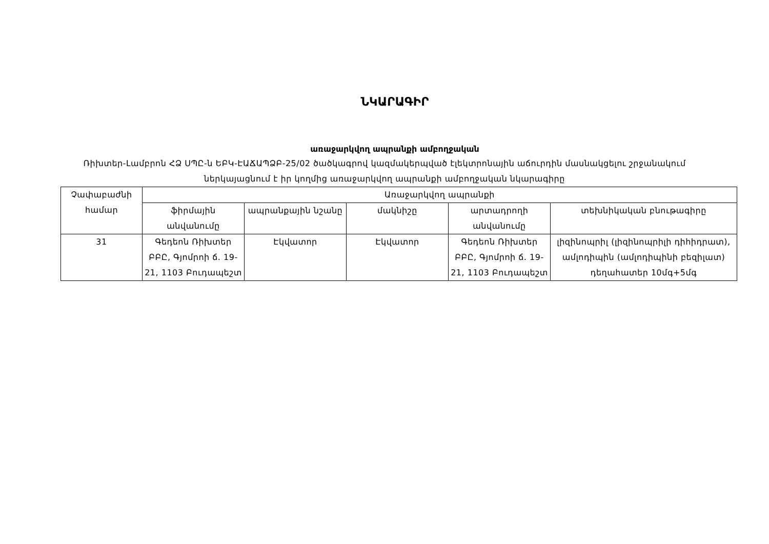ՆԿԱՐԱԳԻՐ
առաջարկվող ապրանքի ամբողջական
Ռիխտեր-Լամբրոն ՀՁ ՍՊԸ-ն ԵԲԿ-ԷԱՃԱՊՁԲ-25/02 ծածկագրով կազմակերպված էլեկտրոնային աճուրդին մասնակցելու շրջանակում ներկայացնում է իր կողմից առաջարկվող ապրանքի ամբողջական նկարագիրը
| Չափաբաժնի համար | Առաջարկվող ապրանքի | | | | |
| --- | --- | --- | --- | --- | --- |
| | ֆիրմային անվանումը | ապրանքային նշանը | մակնիշը | արտադրողի անվանումը | տեխնիկական բնութագիրը |
| 31 | Գեդեոն Ռիխտեր ԲԲԸ, Գյոմրոի ճ. 19-21, 1103 Բուդապեշտ | Էկվատոր | Էկվատոր | Գեդեոն Ռիխտեր ԲԲԸ, Գյոմրոի ճ. 19-21, 1103 Բուդապեշտ | լիզինոպրիլ (լիզինոպրիլի դիհիդրատ), ամլոդիպին (ամլոդիպինի բեզիլատ) դեղահատեր 10մգ+5մգ |